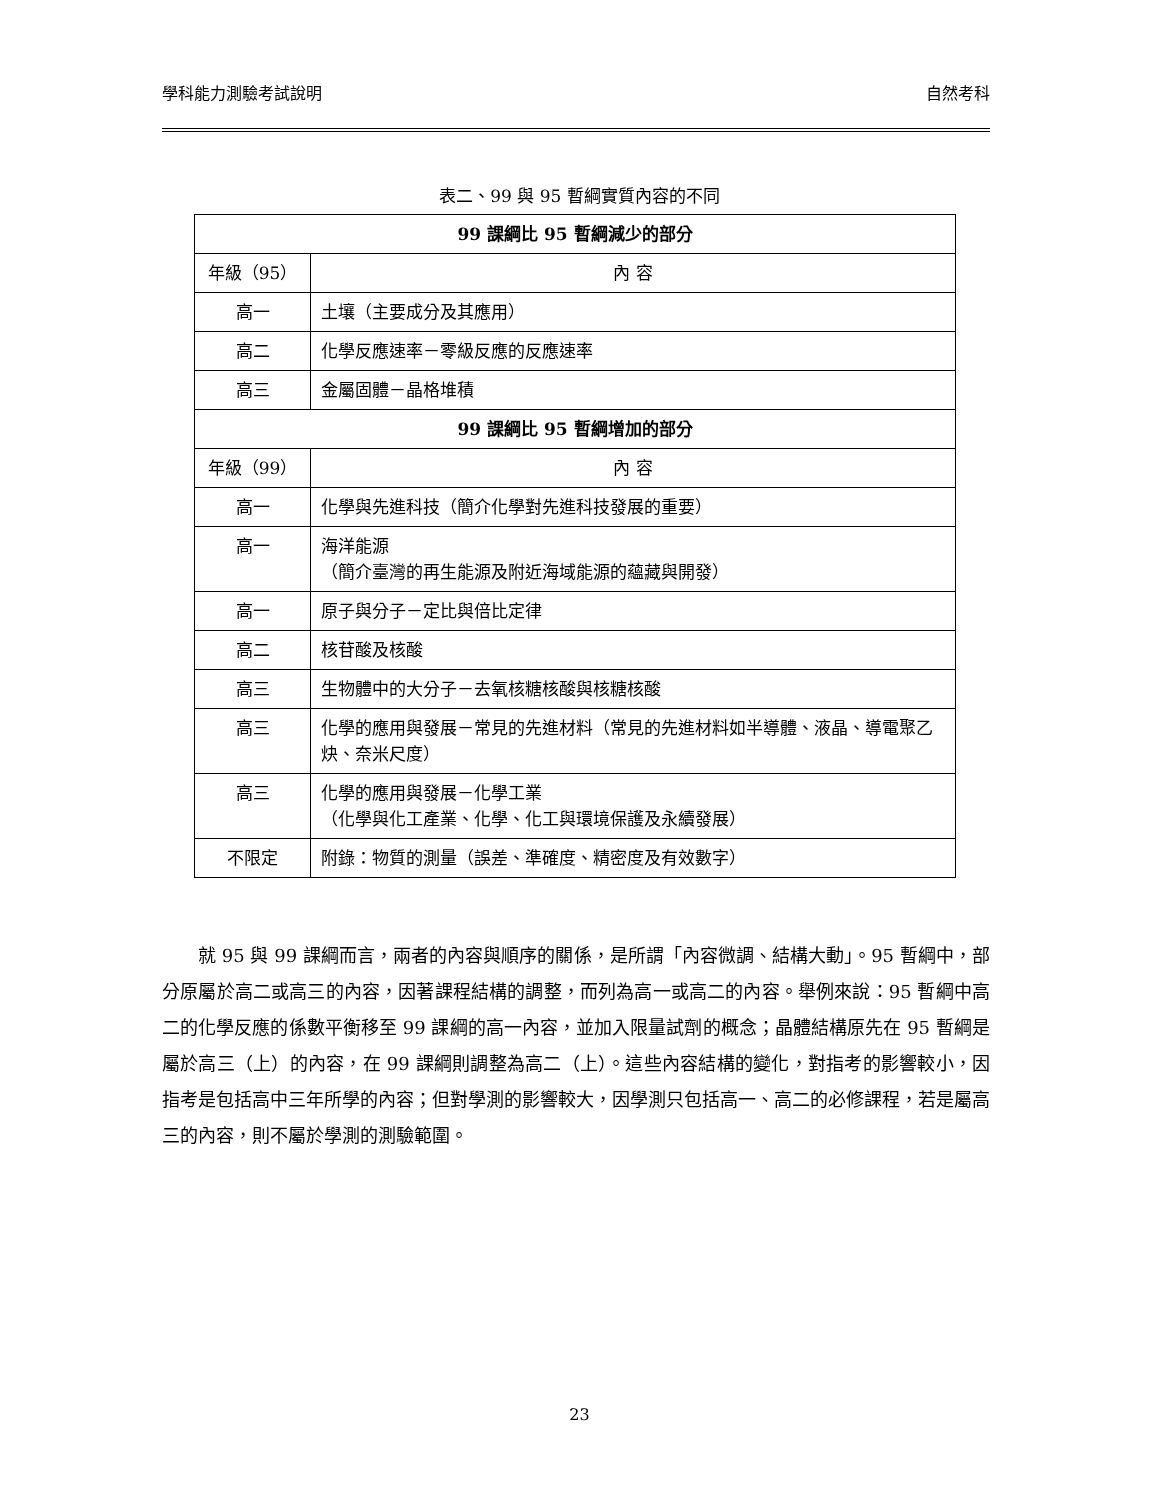學科能力測驗考試說明 自然考科
表二、99 與 95 暫綱實質內容的不同
| 99 課綱比 95 暫綱減少的部分 | |
| --- | --- |
| 年級（95） | 內 容 |
| 高一 | 土壤（主要成分及其應用） |
| 高二 | 化學反應速率－零級反應的反應速率 |
| 高三 | 金屬固體－晶格堆積 |
| 99 課綱比 95 暫綱增加的部分 | |
| 年級（99） | 內 容 |
| 高一 | 化學與先進科技（簡介化學對先進科技發展的重要） |
| 高一 | 海洋能源 （簡介臺灣的再生能源及附近海域能源的蘊藏與開發） |
| 高一 | 原子與分子－定比與倍比定律 |
| 高二 | 核苷酸及核酸 |
| 高三 | 生物體中的大分子－去氧核糖核酸與核糖核酸 |
| 高三 | 化學的應用與發展－常見的先進材料（常見的先進材料如半導體、液晶、導電聚乙炔、奈米尺度） |
| 高三 | 化學的應用與發展－化學工業 （化學與化工產業、化學、化工與環境保護及永續發展） |
| 不限定 | 附錄：物質的測量（誤差、準確度、精密度及有效數字） |
就 95 與 99 課綱而言，兩者的內容與順序的關係，是所謂「內容微調、結構大動」。95 暫綱中，部分原屬於高二或高三的內容，因著課程結構的調整，而列為高一或高二的內容。舉例來說：95 暫綱中高二的化學反應的係數平衡移至 99 課綱的高一內容，並加入限量試劑的概念；晶體結構原先在 95 暫綱是屬於高三（上）的內容，在 99 課綱則調整為高二（上）。這些內容結構的變化，對指考的影響較小，因指考是包括高中三年所學的內容；但對學測的影響較大，因學測只包括高一、高二的必修課程，若是屬高三的內容，則不屬於學測的測驗範圍。
23